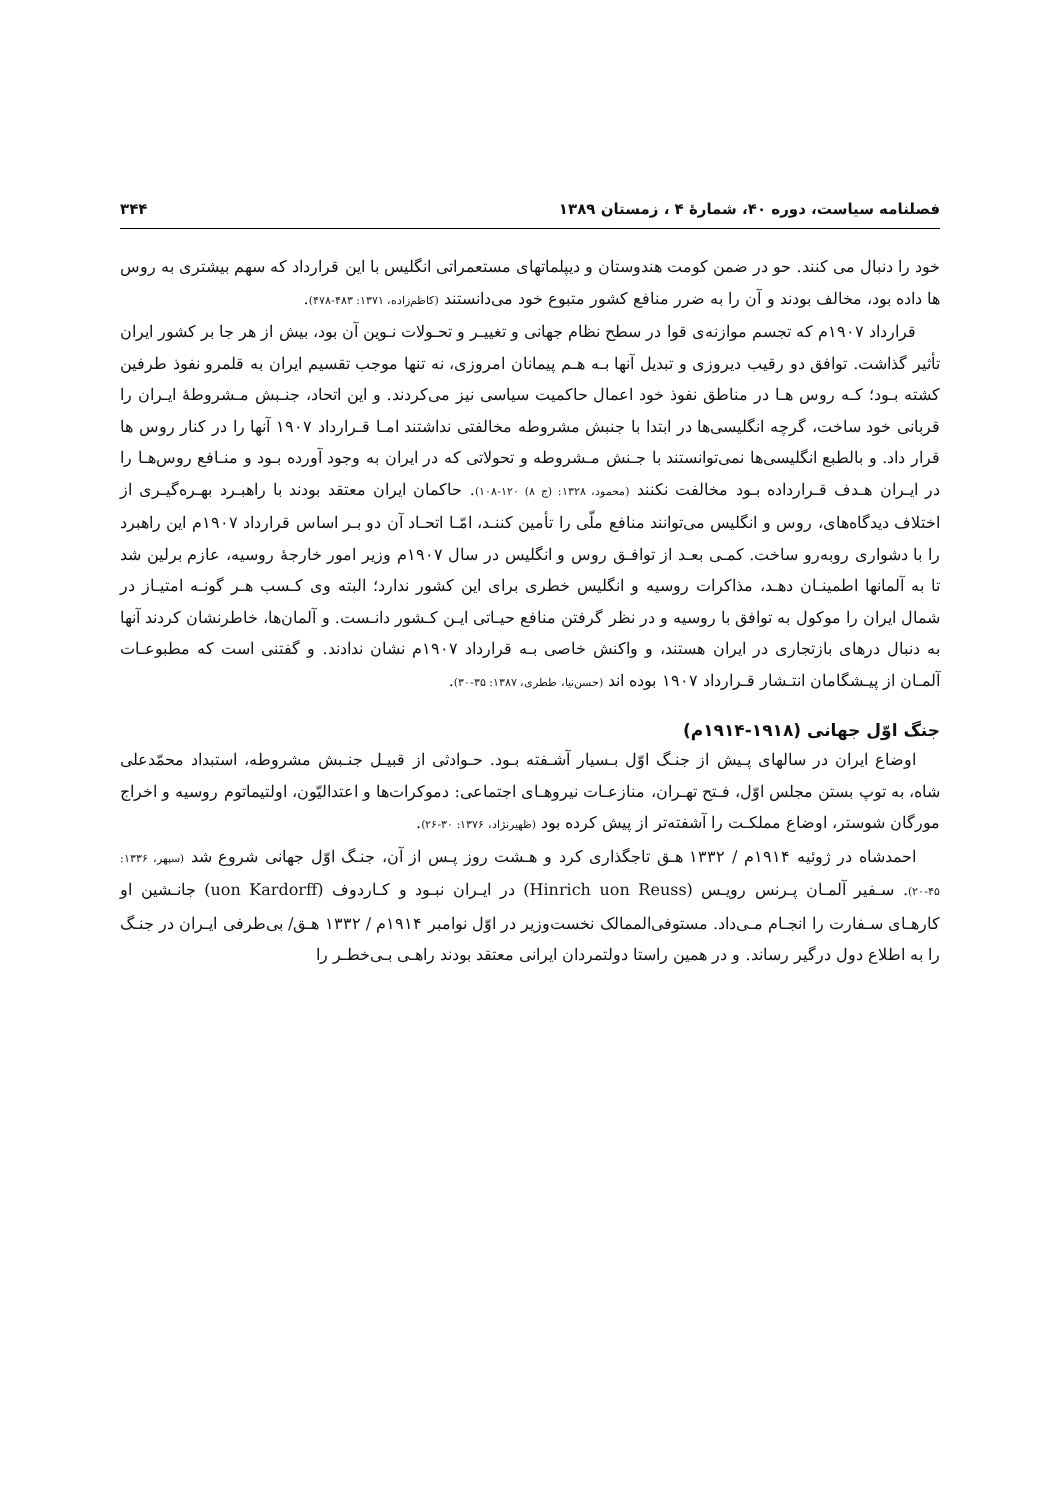فصلنامه سیاست، دوره ۴۰، شمارهٔ ۴ ، زمستان ۱۳۸۹ ۳۴۴
خود را دنبال می کنند. حو در ضمن کومت هندوستان و دیپلماتهای مستعمراتی انگلیس با این قرارداد که سهم بیشتری به روس ها داده بود، مخالف بودند و آن را به ضرر منافع کشور متبوع خود می‌دانستند (کاظم‌زاده، ۱۳۷۱: ۴۸۳-۴۷۸).
قرارداد ۱۹۰۷م که تجسم موازنه‌ی قوا در سطح نظام جهانی و تغییـر و تحـولات نـوین آن بود، بیش از هر جا بر کشور ایران تأثیر گذاشت. توافق دو رقیب دیروزی و تبدیل آنها بـه هـم پیمانان امروزی، نه تنها موجب تقسیم ایران به قلمرو نفوذ طرفین کشته بـود؛ کـه روس هـا در مناطق نفوذ خود اعمال حاکمیت سیاسی نیز می‌کردند. و این اتحاد، جنـبش مـشروطهٔ ایـران را قربانی خود ساخت، گرچه انگلیسی‌ها در ابتدا با جنبش مشروطه مخالفتی نداشتند امـا قـرارداد ۱۹۰۷ آنها را در کنار روس ها قرار داد. و بالطبع انگلیسی‌ها نمی‌توانستند با جـنش مـشروطه و تحولاتی که در ایران به وجود آورده بـود و منـافع روس‌هـا را در ایـران هـدف قـرارداده بـود مخالفت نکنند (محمود، ۱۳۲۸: (ج ۸) ۱۲۰-۱۰۸). حاکمان ایران معتقد بودند با راهبـرد بهـره‌گیـری از اختلاف دیدگاه‌های، روس و انگلیس می‌توانند منافع ملّی را تأمین کننـد، امّـا اتحـاد آن دو بـر اساس قرارداد ۱۹۰۷م این راهبرد را با دشواری روبه‌رو ساخت. کمـی بعـد از توافـق روس و انگلیس در سال ۱۹۰۷م وزیر امور خارجهٔ روسیه، عازم برلین شد تا به آلمانها اطمینـان دهـد، مذاکرات روسیه و انگلیس خطری برای این کشور ندارد؛ البته وی کـسب هـر گونـه امتیـاز در شمال ایران را موکول به توافق با روسیه و در نظر گرفتن منافع حیـاتی ایـن کـشور دانـست. و آلمان‌ها، خاطرنشان کردند آنها به دنبال درهای بازتجاری در ایران هستند، و واکنش خاصی بـه قرارداد ۱۹۰۷م نشان ندادند. و گفتنی است که مطبوعـات آلمـان از پیـشگامان انتـشار قـرارداد ۱۹۰۷ بوده اند (حسن‌نیا، ططری، ۱۳۸۷: ۳۵-۳۰).
جنگ اوّل جهانی (۱۹۱۸-۱۹۱۴م)
اوضاع ایران در سالهای پـیش از جنـگ اوّل بـسیار آشـفته بـود. حـوادثی از قبیـل جنـبش مشروطه، استبداد محمّدعلی شاه، به توپ بستن مجلس اوّل، فـتح تهـران، منازعـات نیروهـای اجتماعی: دموکرات‌ها و اعتدالیّون، اولتیماتوم روسیه و اخراج مورگان شوستر، اوضاع مملکـت را آشفته‌تر از پیش کرده بود (ظهیرنژاد، ۱۳۷۶: ۳۰-۲۶).
احمدشاه در ژوئیه ۱۹۱۴م / ۱۳۳۲ هـق تاجگذاری کرد و هـشت روز پـس از آن، جنـگ اوّل جهانی شروع شد (سپهر، ۱۳۳۶: ۴۵-۲۰). سـفیر آلمـان پـرنس رویـس (Hinrich uon Reuss) در ایـران نبـود و کـاردوف (uon Kardorff) جانـشین او کارهـای سـفارت را انجـام مـی‌داد. مستوفی‌الممالک نخست‌وزیر در اوّل نوامبر ۱۹۱۴م / ۱۳۳۲ هـق/ بی‌طرفی ایـران در جنـگ را به اطلاع دول درگیر رساند. و در همین راستا دولتمردان ایرانی معتقد بودند راهـی بـی‌خطـر را